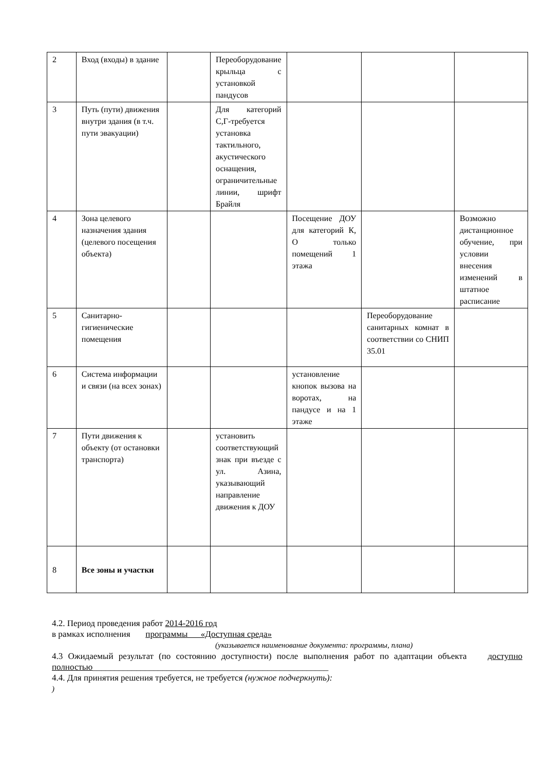| 2 | Вход (входы) в здание | | Переоборудование крыльца с установкой пандусов | | | |
| 3 | Путь (пути) движения внутри здания (в т.ч. пути эвакуации) | | Для категорий С,Г-требуется установка тактильного, акустического оснащения, ограничительные линии, шрифт Брайля | | | |
| 4 | Зона целевого назначения здания (целевого посещения объекта) | | | Посещение ДОУ для категорий К, О только помещений 1 этажа | | Возможно дистанционное обучение, при условии внесения изменений в штатное расписание |
| 5 | Санитарно-гигиенические помещения | | | | Переоборудование санитарных комнат в соответствии со СНИП 35.01 | |
| 6 | Система информации и связи (на всех зонах) | | | установление кнопок вызова на воротах, на пандусе и на 1 этаже | | |
| 7 | Пути движения к объекту (от остановки транспорта) | | установить соответствующий знак при въезде с ул. Азина, указывающий направление движения к ДОУ | | | |
| 8 | Все зоны и участки | | | | | |
4.2. Период проведения работ 2014-2016 год
в рамках исполнения программы «Доступная среда»
(указывается наименование документа: программы, плана)
4.3 Ожидаемый результат (по состоянию доступности) после выполнения работ по адаптации объекта доступно полностью______________________________________________________
4.4. Для принятия решения требуется, не требуется (нужное подчеркнуть):
)